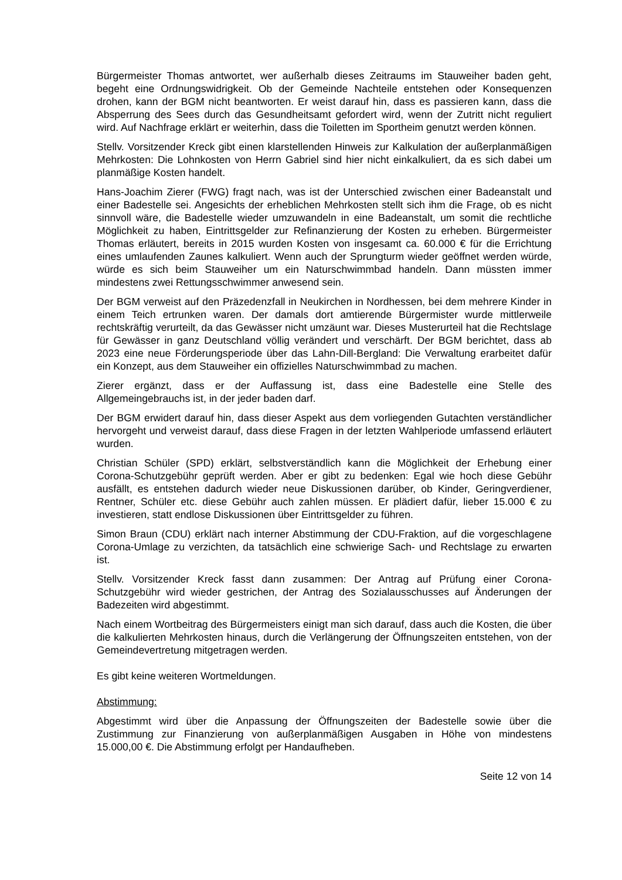Bürgermeister Thomas antwortet, wer außerhalb dieses Zeitraums im Stauweiher baden geht, begeht eine Ordnungswidrigkeit. Ob der Gemeinde Nachteile entstehen oder Konsequenzen drohen, kann der BGM nicht beantworten. Er weist darauf hin, dass es passieren kann, dass die Absperrung des Sees durch das Gesundheitsamt gefordert wird, wenn der Zutritt nicht reguliert wird. Auf Nachfrage erklärt er weiterhin, dass die Toiletten im Sportheim genutzt werden können.
Stellv. Vorsitzender Kreck gibt einen klarstellenden Hinweis zur Kalkulation der außerplanmäßigen Mehrkosten: Die Lohnkosten von Herrn Gabriel sind hier nicht einkalkuliert, da es sich dabei um planmäßige Kosten handelt.
Hans-Joachim Zierer (FWG) fragt nach, was ist der Unterschied zwischen einer Badeanstalt und einer Badestelle sei. Angesichts der erheblichen Mehrkosten stellt sich ihm die Frage, ob es nicht sinnvoll wäre, die Badestelle wieder umzuwandeln in eine Badeanstalt, um somit die rechtliche Möglichkeit zu haben, Eintrittsgelder zur Refinanzierung der Kosten zu erheben. Bürgermeister Thomas erläutert, bereits in 2015 wurden Kosten von insgesamt ca. 60.000 € für die Errichtung eines umlaufenden Zaunes kalkuliert. Wenn auch der Sprungturm wieder geöffnet werden würde, würde es sich beim Stauweiher um ein Naturschwimmbad handeln. Dann müssten immer mindestens zwei Rettungsschwimmer anwesend sein.
Der BGM verweist auf den Präzedenzfall in Neukirchen in Nordhessen, bei dem mehrere Kinder in einem Teich ertrunken waren. Der damals dort amtierende Bürgermister wurde mittlerweile rechtskräftig verurteilt, da das Gewässer nicht umzäunt war. Dieses Musterurteil hat die Rechtslage für Gewässer in ganz Deutschland völlig verändert und verschärft. Der BGM berichtet, dass ab 2023 eine neue Förderungsperiode über das Lahn-Dill-Bergland: Die Verwaltung erarbeitet dafür ein Konzept, aus dem Stauweiher ein offizielles Naturschwimmbad zu machen.
Zierer ergänzt, dass er der Auffassung ist, dass eine Badestelle eine Stelle des Allgemeingebrauchs ist, in der jeder baden darf.
Der BGM erwidert darauf hin, dass dieser Aspekt aus dem vorliegenden Gutachten verständlicher hervorgeht und verweist darauf, dass diese Fragen in der letzten Wahlperiode umfassend erläutert wurden.
Christian Schüler (SPD) erklärt, selbstverständlich kann die Möglichkeit der Erhebung einer Corona-Schutzgebühr geprüft werden. Aber er gibt zu bedenken: Egal wie hoch diese Gebühr ausfällt, es entstehen dadurch wieder neue Diskussionen darüber, ob Kinder, Geringverdiener, Rentner, Schüler etc. diese Gebühr auch zahlen müssen. Er plädiert dafür, lieber 15.000 € zu investieren, statt endlose Diskussionen über Eintrittsgelder zu führen.
Simon Braun (CDU) erklärt nach interner Abstimmung der CDU-Fraktion, auf die vorgeschlagene Corona-Umlage zu verzichten, da tatsächlich eine schwierige Sach- und Rechtslage zu erwarten ist.
Stellv. Vorsitzender Kreck fasst dann zusammen: Der Antrag auf Prüfung einer Corona-Schutzgebühr wird wieder gestrichen, der Antrag des Sozialausschusses auf Änderungen der Badezeiten wird abgestimmt.
Nach einem Wortbeitrag des Bürgermeisters einigt man sich darauf, dass auch die Kosten, die über die kalkulierten Mehrkosten hinaus, durch die Verlängerung der Öffnungszeiten entstehen, von der Gemeindevertretung mitgetragen werden.
Es gibt keine weiteren Wortmeldungen.
Abstimmung:
Abgestimmt wird über die Anpassung der Öffnungszeiten der Badestelle sowie über die Zustimmung zur Finanzierung von außerplanmäßigen Ausgaben in Höhe von mindestens 15.000,00 €. Die Abstimmung erfolgt per Handaufheben.
Seite 12 von 14